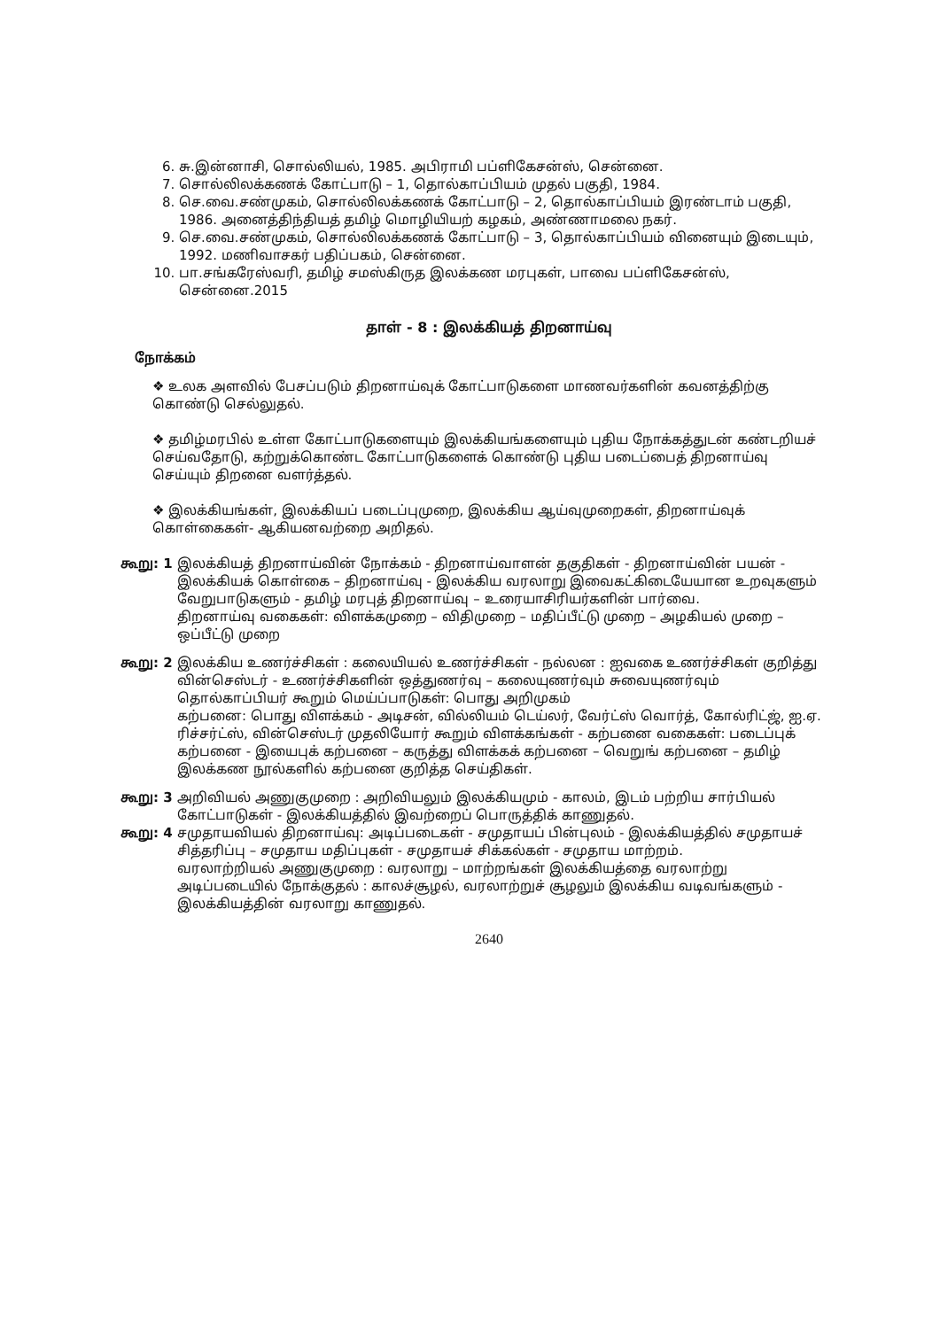6. சு.இன்னாசி, சொல்லியல், 1985. அபிராமி பப்ளிகேசன்ஸ், சென்னை.
7. சொல்லிலக்கணக் கோட்பாடு – 1, தொல்காப்பியம் முதல் பகுதி, 1984.
8. செ.வை.சண்முகம், சொல்லிலக்கணக் கோட்பாடு – 2, தொல்காப்பியம் இரண்டாம் பகுதி, 1986. அனைத்திந்தியத் தமிழ் மொழியியற் கழகம், அண்ணாமலை நகர்.
9. செ.வை.சண்முகம், சொல்லிலக்கணக் கோட்பாடு – 3, தொல்காப்பியம் வினையும் இடையும், 1992. மணிவாசகர் பதிப்பகம், சென்னை.
10. பா.சங்கரேஸ்வரி, தமிழ் சமஸ்கிருத இலக்கண மரபுகள், பாவை பப்ளிகேசன்ஸ், சென்னை.2015
தாள் - 8 : இலக்கியத் திறனாய்வு
நோக்கம்
❖ உலக அளவில் பேசப்படும் திறனாய்வுக் கோட்பாடுகளை மாணவர்களின் கவனத்திற்கு கொண்டு செல்லுதல்.
❖ தமிழ்மரபில் உள்ள கோட்பாடுகளையும் இலக்கியங்களையும் புதிய நோக்கத்துடன் கண்டறியச் செய்வதோடு, கற்றுக்கொண்ட கோட்பாடுகளைக் கொண்டு புதிய படைப்பைத் திறனாய்வு செய்யும் திறனை வளர்த்தல்.
❖ இலக்கியங்கள், இலக்கியப் படைப்புமுறை, இலக்கிய ஆய்வுமுறைகள், திறனாய்வுக் கொள்கைகள்- ஆகியனவற்றை அறிதல்.
கூறு: 1 இலக்கியத் திறனாய்வின் நோக்கம் - திறனாய்வாளன் தகுதிகள் - திறனாய்வின் பயன் - இலக்கியக் கொள்கை – திறனாய்வு - இலக்கிய வரலாறு இவைகட்கிடையேயான உறவுகளும் வேறுபாடுகளும் - தமிழ் மரபுத் திறனாய்வு – உரையாசிரியர்களின் பார்வை.
திறனாய்வு வகைகள்: விளக்கமுறை – விதிமுறை – மதிப்பீட்டு முறை – அழகியல் முறை – ஒப்பீட்டு முறை
கூறு: 2 இலக்கிய உணர்ச்சிகள் : கலையியல் உணர்ச்சிகள் - நல்லன : ஐவகை உணர்ச்சிகள் குறித்து வின்செஸ்டர் - உணர்ச்சிகளின் ஒத்துணர்வு – கலையுணர்வும் சுவையுணர்வும் தொல்காப்பியர் கூறும் மெய்ப்பாடுகள்: பொது அறிமுகம்
கற்பனை: பொது விளக்கம் - அடிசன், வில்லியம் டெய்லர், வேர்ட்ஸ் வொர்த், கோல்ரிட்ஜ், ஐ.ஏ. ரிச்சர்ட்ஸ், வின்செஸ்டர் முதலியோர் கூறும் விளக்கங்கள் - கற்பனை வகைகள்: படைப்புக் கற்பனை - இயைபுக் கற்பனை – கருத்து விளக்கக் கற்பனை – வெறுங் கற்பனை – தமிழ் இலக்கண நூல்களில் கற்பனை குறித்த செய்திகள்.
கூறு: 3 அறிவியல் அணுகுமுறை : அறிவியலும் இலக்கியமும் - காலம், இடம் பற்றிய சார்பியல் கோட்பாடுகள் - இலக்கியத்தில் இவற்றைப் பொருத்திக் காணுதல்.
கூறு: 4 சமுதாயவியல் திறனாய்வு: அடிப்படைகள் - சமுதாயப் பின்புலம் - இலக்கியத்தில் சமுதாயச் சித்தரிப்பு – சமுதாய மதிப்புகள் - சமுதாயச் சிக்கல்கள் - சமுதாய மாற்றம்.
வரலாற்றியல் அணுகுமுறை : வரலாறு – மாற்றங்கள் இலக்கியத்தை வரலாற்று அடிப்படையில் நோக்குதல் : காலச்சூழல், வரலாற்றுச் சூழலும் இலக்கிய வடிவங்களும் - இலக்கியத்தின் வரலாறு காணுதல்.
2640